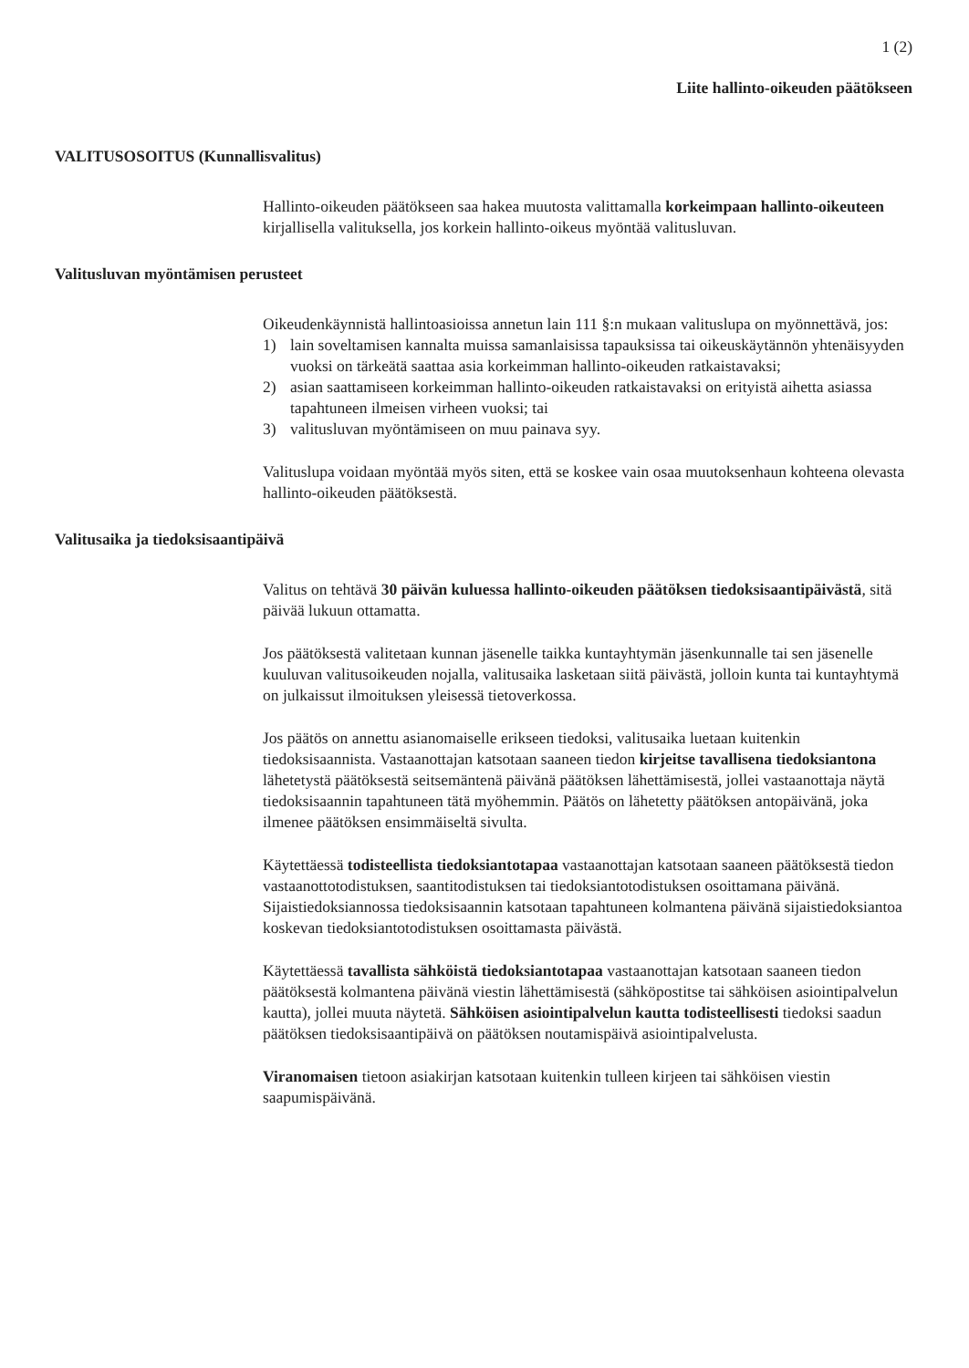1 (2)
Liite hallinto-oikeuden päätökseen
VALITUSOSOITUS (Kunnallisvalitus)
Hallinto-oikeuden päätökseen saa hakea muutosta valittamalla korkeimpaan hallinto-oikeuteen kirjallisella valituksella, jos korkein hallinto-oikeus myöntää valitusluvan.
Valitusluvan myöntämisen perusteet
Oikeudenkäynnistä hallintoasioissa annetun lain 111 §:n mukaan valituslupa on myönnettävä, jos:
1) lain soveltamisen kannalta muissa samanlaisissa tapauksissa tai oikeuskäytännön yhtenäisyyden vuoksi on tärkeätä saattaa asia korkeimman hallinto-oikeuden ratkaistavaksi;
2) asian saattamiseen korkeimman hallinto-oikeuden ratkaistavaksi on erityistä aihetta asiassa tapahtuneen ilmeisen virheen vuoksi; tai
3) valitusluvan myöntämiseen on muu painava syy.
Valituslupa voidaan myöntää myös siten, että se koskee vain osaa muutoksenhaun kohteena olevasta hallinto-oikeuden päätöksestä.
Valitusaika ja tiedoksisaantipäivä
Valitus on tehtävä 30 päivän kuluessa hallinto-oikeuden päätöksen tiedoksisaantipäivästä, sitä päivää lukuun ottamatta.
Jos päätöksestä valitetaan kunnan jäsenelle taikka kuntayhtymän jäsenkunnalle tai sen jäsenelle kuuluvan valitusoikeuden nojalla, valitusaika lasketaan siitä päivästä, jolloin kunta tai kuntayhtymä on julkaissut ilmoituksen yleisessä tietoverkossa.
Jos päätös on annettu asianomaiselle erikseen tiedoksi, valitusaika luetaan kuitenkin tiedoksisaannista. Vastaanottajan katsotaan saaneen tiedon kirjeitse tavallisena tiedoksiantona lähetetystä päätöksestä seitsemäntenä päivänä päätöksen lähettämisestä, jollei vastaanottaja näytä tiedoksisaannin tapahtuneen tätä myöhemmin. Päätös on lähetetty päätöksen antopäivänä, joka ilmenee päätöksen ensimmäiseltä sivulta.
Käytettäessä todisteellista tiedoksiantotapaa vastaanottajan katsotaan saaneen päätöksestä tiedon vastaanottotodistuksen, saantitodistuksen tai tiedoksiantotodistuksen osoittamana päivänä. Sijaistiedoksiannossa tiedoksisaannin katsotaan tapahtuneen kolmantena päivänä sijaistiedoksiantoa koskevan tiedoksiantotodistuksen osoittamasta päivästä.
Käytettäessä tavallista sähköistä tiedoksiantotapaa vastaanottajan katsotaan saaneen tiedon päätöksestä kolmantena päivänä viestin lähettämisestä (sähköpostitse tai sähköisen asiointipalvelun kautta), jollei muuta näytetä. Sähköisen asiointipalvelun kautta todisteellisesti tiedoksi saadun päätöksen tiedoksisaantipäivä on päätöksen noutamispäivä asiointipalvelusta.
Viranomaisen tietoon asiakirjan katsotaan kuitenkin tulleen kirjeen tai sähköisen viestin saapumispäivänä.